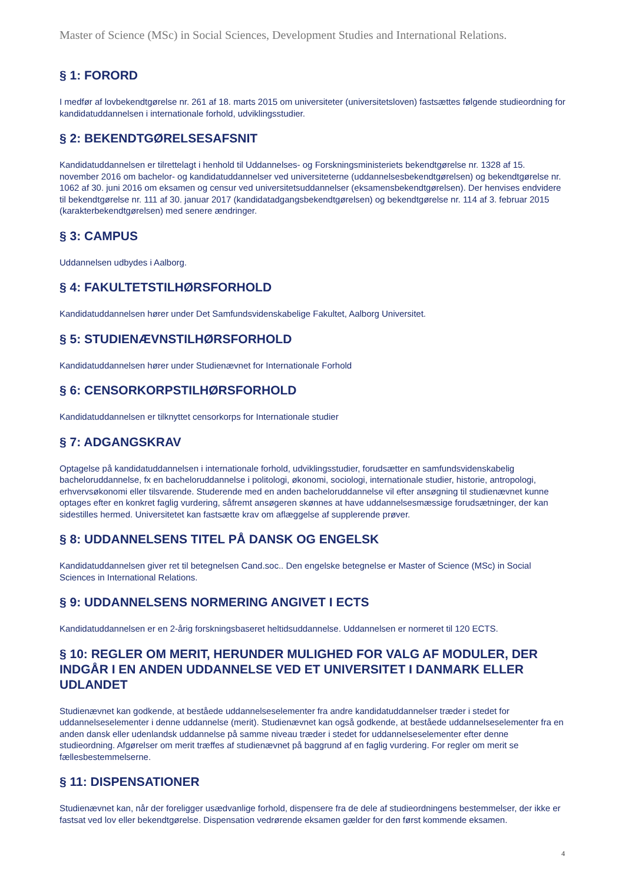Master of Science (MSc) in Social Sciences, Development Studies and International Relations.
§ 1: FORORD
I medfør af lovbekendtgørelse nr. 261 af 18. marts 2015 om universiteter (universitetsloven) fastsættes følgende studieordning for kandidatuddannelsen i internationale forhold, udviklingsstudier.
§ 2: BEKENDTGØRELSESAFSNIT
Kandidatuddannelsen er tilrettelagt i henhold til Uddannelses- og Forskningsministeriets bekendtgørelse nr. 1328 af 15. november 2016 om bachelor- og kandidatuddannelser ved universiteterne (uddannelsesbekendtgørelsen) og bekendtgørelse nr. 1062 af 30. juni 2016 om eksamen og censur ved universitetsuddannelser (eksamensbekendtgørelsen). Der henvises endvidere til bekendtgørelse nr. 111 af 30. januar 2017 (kandidatadgangsbekendtgørelsen) og bekendtgørelse nr. 114 af 3. februar 2015 (karakterbekendtgørelsen) med senere ændringer.
§ 3: CAMPUS
Uddannelsen udbydes i Aalborg.
§ 4: FAKULTETSTILHØRSFORHOLD
Kandidatuddannelsen hører under Det Samfundsvidenskabelige Fakultet, Aalborg Universitet.
§ 5: STUDIENÆVNSTILHØRSFORHOLD
Kandidatuddannelsen hører under Studienævnet for Internationale Forhold
§ 6: CENSORKORPSTILHØRSFORHOLD
Kandidatuddannelsen er tilknyttet censorkorps for Internationale studier
§ 7: ADGANGSKRAV
Optagelse på kandidatuddannelsen i internationale forhold, udviklingsstudier, forudsætter en samfundsvidenskabelig bacheloruddannelse, fx en bacheloruddannelse i politologi, økonomi, sociologi, internationale studier, historie, antropologi, erhvervsøkonomi eller tilsvarende. Studerende med en anden bacheloruddannelse vil efter ansøgning til studienævnet kunne optages efter en konkret faglig vurdering, såfremt ansøgeren skønnes at have uddannelsesmæssige forudsætninger, der kan sidestilles hermed. Universitetet kan fastsætte krav om aflæggelse af supplerende prøver.
§ 8: UDDANNELSENS TITEL PÅ DANSK OG ENGELSK
Kandidatuddannelsen giver ret til betegnelsen Cand.soc.. Den engelske betegnelse er Master of Science (MSc) in Social Sciences in International Relations.
§ 9: UDDANNELSENS NORMERING ANGIVET I ECTS
Kandidatuddannelsen er en 2-årig forskningsbaseret heltidsuddannelse. Uddannelsen er normeret til 120 ECTS.
§ 10: REGLER OM MERIT, HERUNDER MULIGHED FOR VALG AF MODULER, DER INDGÅR I EN ANDEN UDDANNELSE VED ET UNIVERSITET I DANMARK ELLER UDLANDET
Studienævnet kan godkende, at beståede uddannelseselementer fra andre kandidatuddannelser træder i stedet for uddannelseselementer i denne uddannelse (merit). Studienævnet kan også godkende, at beståede uddannelseselementer fra en anden dansk eller udenlandsk uddannelse på samme niveau træder i stedet for uddannelseselementer efter denne studieordning. Afgørelser om merit træffes af studienævnet på baggrund af en faglig vurdering. For regler om merit se fællesbestemmelserne.
§ 11: DISPENSATIONER
Studienævnet kan, når der foreligger usædvanlige forhold, dispensere fra de dele af studieordningens bestemmelser, der ikke er fastsat ved lov eller bekendtgørelse. Dispensation vedrørende eksamen gælder for den først kommende eksamen.
4